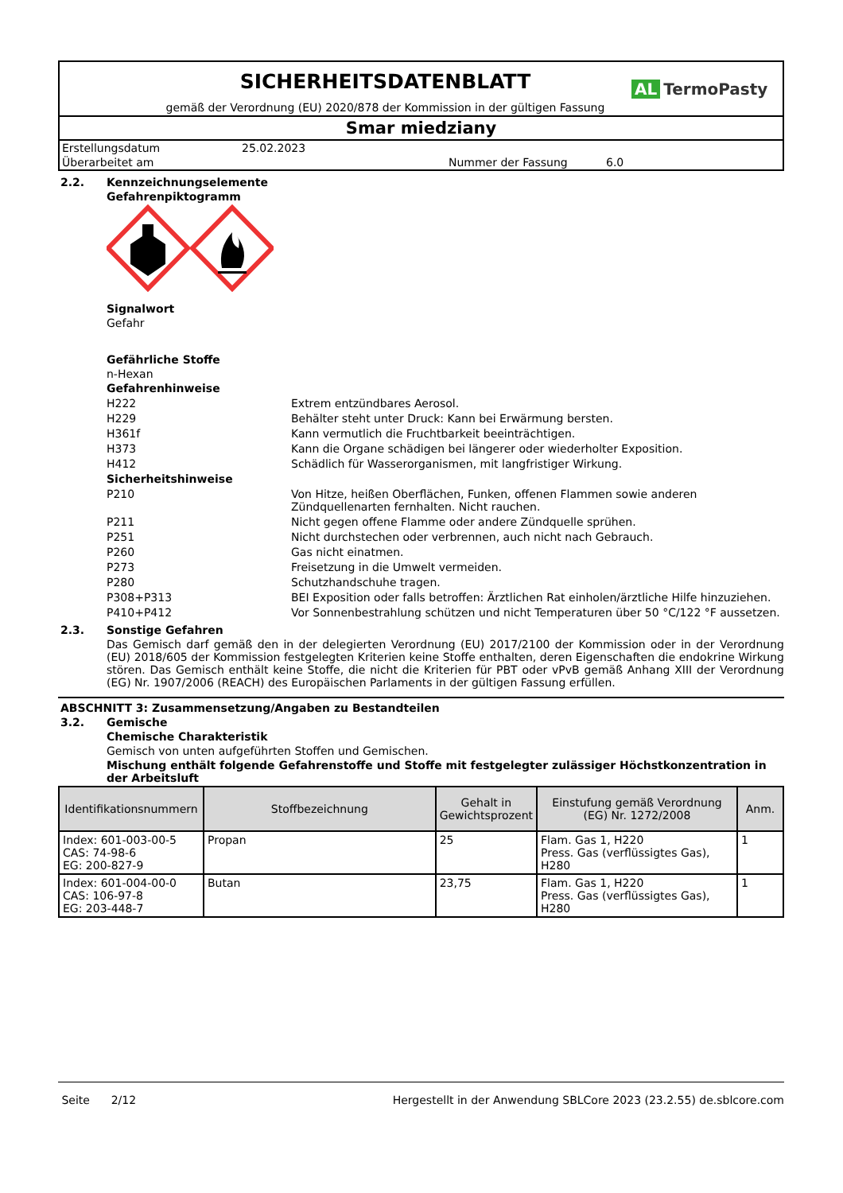SICHERHEITSDATENBLATT
gemäß der Verordnung (EU) 2020/878 der Kommission in der gültigen Fassung
AL TermoPasty
Smar miedziany
Erstellungsdatum 25.02.2023
Überarbeitet am Nummer der Fassung 6.0
2.2. Kennzeichnungselemente
Gefahrenpiktogramm
Signalwort
Gefahr
Gefährliche Stoffe
n-Hexan
Gefahrenhinweise
H222 Extrem entzündbares Aerosol.
H229 Behälter steht unter Druck: Kann bei Erwärmung bersten.
H361f Kann vermutlich die Fruchtbarkeit beeinträchtigen.
H373 Kann die Organe schädigen bei längerer oder wiederholter Exposition.
H412 Schädlich für Wasserorganismen, mit langfristiger Wirkung.
Sicherheitshinweise
P210 Von Hitze, heißen Oberflächen, Funken, offenen Flammen sowie anderen Zündquellenarten fernhalten. Nicht rauchen.
P211 Nicht gegen offene Flamme oder andere Zündquelle sprühen.
P251 Nicht durchstechen oder verbrennen, auch nicht nach Gebrauch.
P260 Gas nicht einatmen.
P273 Freisetzung in die Umwelt vermeiden.
P280 Schutzhandschuhe tragen.
P308+P313 BEI Exposition oder falls betroffen: Ärztlichen Rat einholen/ärztliche Hilfe hinzuziehen.
P410+P412 Vor Sonnenbestrahlung schützen und nicht Temperaturen über 50 °C/122 °F aussetzen.
2.3. Sonstige Gefahren
Das Gemisch darf gemäß den in der delegierten Verordnung (EU) 2017/2100 der Kommission oder in der Verordnung (EU) 2018/605 der Kommission festgelegten Kriterien keine Stoffe enthalten, deren Eigenschaften die endokrine Wirkung stören. Das Gemisch enthält keine Stoffe, die nicht die Kriterien für PBT oder vPvB gemäß Anhang XIII der Verordnung (EG) Nr. 1907/2006 (REACH) des Europäischen Parlaments in der gültigen Fassung erfüllen.
ABSCHNITT 3: Zusammensetzung/Angaben zu Bestandteilen
3.2. Gemische
Chemische Charakteristik
Gemisch von unten aufgeführten Stoffen und Gemischen.
Mischung enthält folgende Gefahrenstoffe und Stoffe mit festgelegter zulässiger Höchstkonzentration in der Arbeitsluft
| Identifikationsnummern | Stoffbezeichnung | Gehalt in Gewichtsprozent | Einstufung gemäß Verordnung (EG) Nr. 1272/2008 | Anm. |
| --- | --- | --- | --- | --- |
| Index: 601-003-00-5 CAS: 74-98-6 EG: 200-827-9 | Propan | 25 | Flam. Gas 1, H220 Press. Gas (verflüssigtes Gas), H280 | 1 |
| Index: 601-004-00-0 CAS: 106-97-8 EG: 203-448-7 | Butan | 23,75 | Flam. Gas 1, H220 Press. Gas (verflüssigtes Gas), H280 | 1 |
Seite 2/12 Hergestellt in der Anwendung SBLCore 2023 (23.2.55) de.sblcore.com